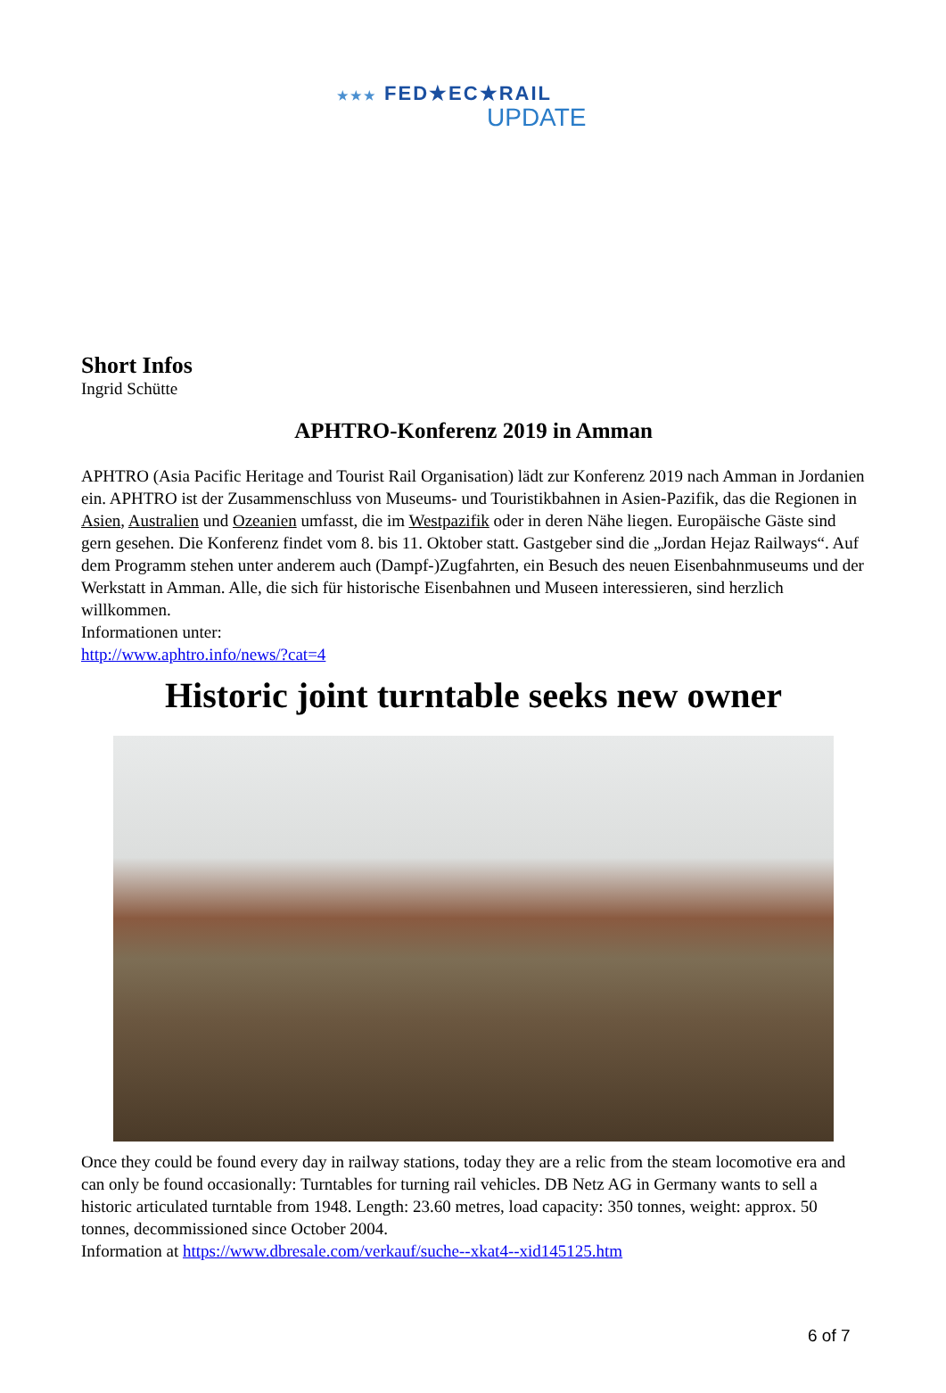★★★ FED★EC★RAIL
UPDATE
Short Infos
Ingrid Schütte
APHTRO-Konferenz 2019 in Amman
APHTRO (Asia Pacific Heritage and Tourist Rail Organisation) lädt zur Konferenz 2019 nach Amman in Jordanien ein. APHTRO ist der Zusammenschluss von Museums- und Touristikbahnen in Asien-Pazifik, das die Regionen in Asien, Australien und Ozeanien umfasst, die im Westpazifik oder in deren Nähe liegen. Europäische Gäste sind gern gesehen. Die Konferenz findet vom 8. bis 11. Oktober statt. Gastgeber sind die „Jordan Hejaz Railways“. Auf dem Programm stehen unter anderem auch (Dampf-)Zugfahrten, ein Besuch des neuen Eisenbahnmuseums und der Werkstatt in Amman. Alle, die sich für historische Eisenbahnen und Museen interessieren, sind herzlich willkommen.
Informationen unter:
http://www.aphtro.info/news/?cat=4
Historic joint turntable seeks new owner
Once they could be found every day in railway stations, today they are a relic from the steam locomotive era and can only be found occasionally: Turntables for turning rail vehicles. DB Netz AG in Germany wants to sell a historic articulated turntable from 1948. Length: 23.60 metres, load capacity: 350 tonnes, weight: approx. 50 tonnes, decommissioned since October 2004.
Information at https://www.dbresale.com/verkauf/suche--xkat4--xid145125.htm
6 of 7